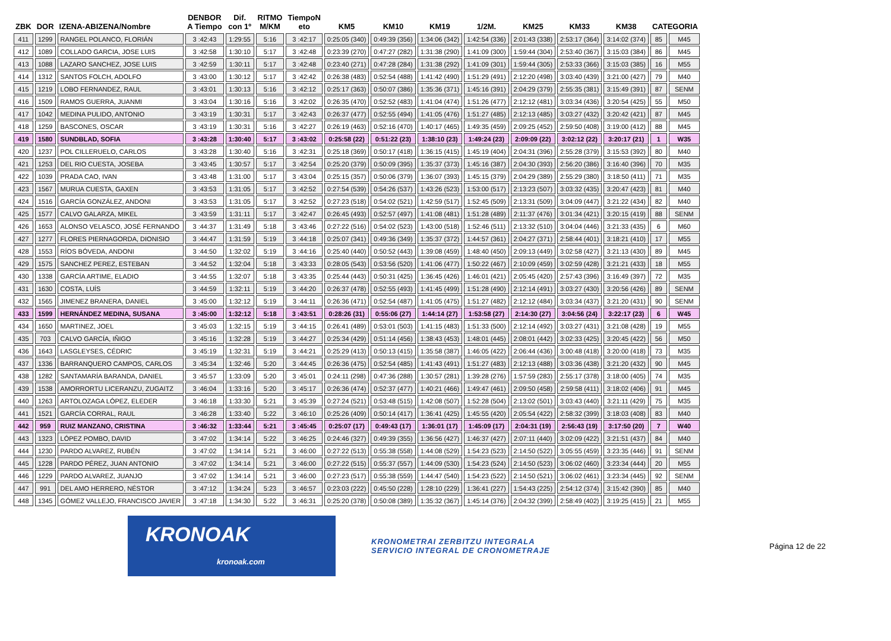| ZBK | DOR | IZENA-ABIZENA/Nombre | DENBOR A Tiempo | Dif. con 1º | RITMO M/KM | TiempoN eto | KM5 | KM10 | KM19 | 1/2M. | KM25 | KM33 | KM38 | CATEGORIA | |
| --- | --- | --- | --- | --- | --- | --- | --- | --- | --- | --- | --- | --- | --- | --- | --- |
| 411 | 1299 | RANGEL POLANCO, FLORIÁN | 3 :42:43 | 1:29:55 | 5:16 | 3 :42:17 | 0:25:05 (340) | 0:49:39 (356) | 1:34:06 (342) | 1:42:54 (336) | 2:01:43 (338) | 2:53:17 (364) | 3:14:02 (374) | 85 | M45 |
| 412 | 1089 | COLLADO GARCIA, JOSE LUIS | 3 :42:58 | 1:30:10 | 5:17 | 3 :42:48 | 0:23:39 (270) | 0:47:27 (282) | 1:31:38 (290) | 1:41:09 (300) | 1:59:44 (304) | 2:53:40 (367) | 3:15:03 (384) | 86 | M45 |
| 413 | 1088 | LAZARO SANCHEZ, JOSE LUIS | 3 :42:59 | 1:30:11 | 5:17 | 3 :42:48 | 0:23:40 (271) | 0:47:28 (284) | 1:31:38 (292) | 1:41:09 (301) | 1:59:44 (305) | 2:53:33 (366) | 3:15:03 (385) | 16 | M55 |
| 414 | 1312 | SANTOS FOLCH, ADOLFO | 3 :43:00 | 1:30:12 | 5:17 | 3 :42:42 | 0:26:38 (483) | 0:52:54 (488) | 1:41:42 (490) | 1:51:29 (491) | 2:12:20 (498) | 3:03:40 (439) | 3:21:00 (427) | 79 | M40 |
| 415 | 1219 | LOBO FERNANDEZ, RAUL | 3 :43:01 | 1:30:13 | 5:16 | 3 :42:12 | 0:25:17 (363) | 0:50:07 (386) | 1:35:36 (371) | 1:45:16 (391) | 2:04:29 (379) | 2:55:35 (381) | 3:15:49 (391) | 87 | SENM |
| 416 | 1509 | RAMOS GUERRA, JUANMI | 3 :43:04 | 1:30:16 | 5:16 | 3 :42:02 | 0:26:35 (470) | 0:52:52 (483) | 1:41:04 (474) | 1:51:26 (477) | 2:12:12 (481) | 3:03:34 (436) | 3:20:54 (425) | 55 | M50 |
| 417 | 1042 | MEDINA PULIDO, ANTONIO | 3 :43:19 | 1:30:31 | 5:17 | 3 :42:43 | 0:26:37 (477) | 0:52:55 (494) | 1:41:05 (476) | 1:51:27 (485) | 2:12:13 (485) | 3:03:27 (432) | 3:20:42 (421) | 87 | M45 |
| 418 | 1259 | BASCONES, OSCAR | 3 :43:19 | 1:30:31 | 5:16 | 3 :42:27 | 0:26:19 (463) | 0:52:16 (470) | 1:40:17 (465) | 1:49:35 (459) | 2:09:25 (452) | 2:59:50 (408) | 3:19:00 (412) | 88 | M45 |
| 419 | 1580 | SUNDBLAD, SOFIA | 3 :43:28 | 1:30:40 | 5:17 | 3 :43:02 | 0:25:58 (22) | 0:51:22 (23) | 1:38:10 (23) | 1:49:24 (23) | 2:09:09 (22) | 3:02:12 (22) | 3:20:17 (21) | 1 | W35 |
| 420 | 1237 | POL CILLERUELO, CARLOS | 3 :43:28 | 1:30:40 | 5:16 | 3 :42:31 | 0:25:18 (369) | 0:50:17 (418) | 1:36:15 (415) | 1:45:19 (404) | 2:04:31 (396) | 2:55:28 (379) | 3:15:53 (392) | 80 | M40 |
| 421 | 1253 | DEL RIO CUESTA, JOSEBA | 3 :43:45 | 1:30:57 | 5:17 | 3 :42:54 | 0:25:20 (379) | 0:50:09 (395) | 1:35:37 (373) | 1:45:16 (387) | 2:04:30 (393) | 2:56:20 (386) | 3:16:40 (396) | 70 | M35 |
| 422 | 1039 | PRADA CAO, IVAN | 3 :43:48 | 1:31:00 | 5:17 | 3 :43:04 | 0:25:15 (357) | 0:50:06 (379) | 1:36:07 (393) | 1:45:15 (379) | 2:04:29 (389) | 2:55:29 (380) | 3:18:50 (411) | 71 | M35 |
| 423 | 1567 | MURUA CUESTA, GAXEN | 3 :43:53 | 1:31:05 | 5:17 | 3 :42:52 | 0:27:54 (539) | 0:54:26 (537) | 1:43:26 (523) | 1:53:00 (517) | 2:13:23 (507) | 3:03:32 (435) | 3:20:47 (423) | 81 | M40 |
| 424 | 1516 | GARCÍA GONZÁLEZ, ANDONI | 3 :43:53 | 1:31:05 | 5:17 | 3 :42:52 | 0:27:23 (518) | 0:54:02 (521) | 1:42:59 (517) | 1:52:45 (509) | 2:13:31 (509) | 3:04:09 (447) | 3:21:22 (434) | 82 | M40 |
| 425 | 1577 | CALVO GALARZA, MIKEL | 3 :43:59 | 1:31:11 | 5:17 | 3 :42:47 | 0:26:45 (493) | 0:52:57 (497) | 1:41:08 (481) | 1:51:28 (489) | 2:11:37 (476) | 3:01:34 (421) | 3:20:15 (419) | 88 | SENM |
| 426 | 1653 | ALONSO VELASCO, JOSÉ FERNANDO | 3 :44:37 | 1:31:49 | 5:18 | 3 :43:46 | 0:27:22 (516) | 0:54:02 (523) | 1:43:00 (518) | 1:52:46 (511) | 2:13:32 (510) | 3:04:04 (446) | 3:21:33 (435) | 6 | M60 |
| 427 | 1277 | FLORES PIERNAGORDA, DIONISIO | 3 :44:47 | 1:31:59 | 5:19 | 3 :44:18 | 0:25:07 (341) | 0:49:36 (349) | 1:35:37 (372) | 1:44:57 (361) | 2:04:27 (371) | 2:58:44 (401) | 3:18:21 (410) | 17 | M55 |
| 428 | 1553 | RÍOS BÓVEDA, ANDONI | 3 :44:50 | 1:32:02 | 5:19 | 3 :44:16 | 0:25:40 (440) | 0:50:52 (443) | 1:39:08 (459) | 1:48:40 (450) | 2:09:13 (449) | 3:02:58 (427) | 3:21:13 (430) | 89 | M45 |
| 429 | 1575 | SANCHEZ PEREZ, ESTEBAN | 3 :44:52 | 1:32:04 | 5:18 | 3 :43:33 | 0:28:05 (543) | 0:53:56 (520) | 1:41:06 (477) | 1:50:22 (467) | 2:10:09 (459) | 3:02:59 (428) | 3:21:21 (433) | 18 | M55 |
| 430 | 1338 | GARCÍA ARTIME, ELADIO | 3 :44:55 | 1:32:07 | 5:18 | 3 :43:35 | 0:25:44 (443) | 0:50:31 (425) | 1:36:45 (426) | 1:46:01 (421) | 2:05:45 (420) | 2:57:43 (396) | 3:16:49 (397) | 72 | M35 |
| 431 | 1630 | COSTA, LUÍS | 3 :44:59 | 1:32:11 | 5:19 | 3 :44:20 | 0:26:37 (478) | 0:52:55 (493) | 1:41:45 (499) | 1:51:28 (490) | 2:12:14 (491) | 3:03:27 (430) | 3:20:56 (426) | 89 | SENM |
| 432 | 1565 | JIMENEZ BRANERA, DANIEL | 3 :45:00 | 1:32:12 | 5:19 | 3 :44:11 | 0:26:36 (471) | 0:52:54 (487) | 1:41:05 (475) | 1:51:27 (482) | 2:12:12 (484) | 3:03:34 (437) | 3:21:20 (431) | 90 | SENM |
| 433 | 1599 | HERNÁNDEZ MEDINA, SUSANA | 3 :45:00 | 1:32:12 | 5:18 | 3 :43:51 | 0:28:26 (31) | 0:55:06 (27) | 1:44:14 (27) | 1:53:58 (27) | 2:14:30 (27) | 3:04:56 (24) | 3:22:17 (23) | 6 | W45 |
| 434 | 1650 | MARTINEZ, JOEL | 3 :45:03 | 1:32:15 | 5:19 | 3 :44:15 | 0:26:41 (489) | 0:53:01 (503) | 1:41:15 (483) | 1:51:33 (500) | 2:12:14 (492) | 3:03:27 (431) | 3:21:08 (428) | 19 | M55 |
| 435 | 703 | CALVO GARCÍA, IÑIGO | 3 :45:16 | 1:32:28 | 5:19 | 3 :44:27 | 0:25:34 (429) | 0:51:14 (456) | 1:38:43 (453) | 1:48:01 (445) | 2:08:01 (442) | 3:02:33 (425) | 3:20:45 (422) | 56 | M50 |
| 436 | 1643 | LASGLEYSES, CÉDRIC | 3 :45:19 | 1:32:31 | 5:19 | 3 :44:21 | 0:25:29 (413) | 0:50:13 (415) | 1:35:58 (387) | 1:46:05 (422) | 2:06:44 (436) | 3:00:48 (418) | 3:20:00 (418) | 73 | M35 |
| 437 | 1336 | BARRANQUERO CAMPOS, CARLOS | 3 :45:34 | 1:32:46 | 5:20 | 3 :44:45 | 0:26:36 (475) | 0:52:54 (485) | 1:41:43 (491) | 1:51:27 (483) | 2:12:13 (488) | 3:03:36 (438) | 3:21:20 (432) | 90 | M45 |
| 438 | 1282 | SANTAMARÍA BARANDA, DANIEL | 3 :45:57 | 1:33:09 | 5:20 | 3 :45:01 | 0:24:11 (298) | 0:47:36 (288) | 1:30:57 (281) | 1:39:28 (276) | 1:57:59 (283) | 2:55:17 (378) | 3:18:00 (405) | 74 | M35 |
| 439 | 1538 | AMORRORTU LICERANZU, ZUGAITZ | 3 :46:04 | 1:33:16 | 5:20 | 3 :45:17 | 0:26:36 (474) | 0:52:37 (477) | 1:40:21 (466) | 1:49:47 (461) | 2:09:50 (458) | 2:59:58 (411) | 3:18:02 (406) | 91 | M45 |
| 440 | 1263 | ARTOLOZAGA LÓPEZ, ELEDER | 3 :46:18 | 1:33:30 | 5:21 | 3 :45:39 | 0:27:24 (521) | 0:53:48 (515) | 1:42:08 (507) | 1:52:28 (504) | 2:13:02 (501) | 3:03:43 (440) | 3:21:11 (429) | 75 | M35 |
| 441 | 1521 | GARCÍA CORRAL, RAUL | 3 :46:28 | 1:33:40 | 5:22 | 3 :46:10 | 0:25:26 (409) | 0:50:14 (417) | 1:36:41 (425) | 1:45:55 (420) | 2:05:54 (422) | 2:58:32 (399) | 3:18:03 (408) | 83 | M40 |
| 442 | 959 | RUIZ MANZANO, CRISTINA | 3 :46:32 | 1:33:44 | 5:21 | 3 :45:45 | 0:25:07 (17) | 0:49:43 (17) | 1:36:01 (17) | 1:45:09 (17) | 2:04:31 (19) | 2:56:43 (19) | 3:17:50 (20) | 7 | W40 |
| 443 | 1323 | LÓPEZ POMBO, DAVID | 3 :47:02 | 1:34:14 | 5:22 | 3 :46:25 | 0:24:46 (327) | 0:49:39 (355) | 1:36:56 (427) | 1:46:37 (427) | 2:07:11 (440) | 3:02:09 (422) | 3:21:51 (437) | 84 | M40 |
| 444 | 1230 | PARDO ALVAREZ, RUBÉN | 3 :47:02 | 1:34:14 | 5:21 | 3 :46:00 | 0:27:22 (513) | 0:55:38 (558) | 1:44:08 (529) | 1:54:23 (523) | 2:14:50 (522) | 3:05:55 (459) | 3:23:35 (446) | 91 | SENM |
| 445 | 1228 | PARDO PÉREZ, JUAN ANTONIO | 3 :47:02 | 1:34:14 | 5:21 | 3 :46:00 | 0:27:22 (515) | 0:55:37 (557) | 1:44:09 (530) | 1:54:23 (524) | 2:14:50 (523) | 3:06:02 (460) | 3:23:34 (444) | 20 | M55 |
| 446 | 1229 | PARDO ALVAREZ, JUANJO | 3 :47:02 | 1:34:14 | 5:21 | 3 :46:00 | 0:27:23 (517) | 0:55:38 (559) | 1:44:47 (540) | 1:54:23 (522) | 2:14:50 (521) | 3:06:02 (461) | 3:23:34 (445) | 92 | SENM |
| 447 | 991 | DEL AMO HERRERO, NÉSTOR | 3 :47:12 | 1:34:24 | 5:23 | 3 :46:57 | 0:23:03 (222) | 0:45:50 (228) | 1:28:10 (229) | 1:36:41 (227) | 1:54:43 (225) | 2:54:12 (374) | 3:15:42 (390) | 85 | M40 |
| 448 | 1345 | GÓMEZ VALLEJO, FRANCISCO JAVIER | 3 :47:18 | 1:34:30 | 5:22 | 3 :46:31 | 0:25:20 (378) | 0:50:08 (389) | 1:35:32 (367) | 1:45:14 (376) | 2:04:32 (399) | 2:58:49 (402) | 3:19:25 (415) | 21 | M55 |
KRONOAK
kronoak.com
KRONOMETRAI ZERBITZU INTEGRALA
SERVICIO INTEGRAL DE CRONOMETRAJE
Página 12 de 22